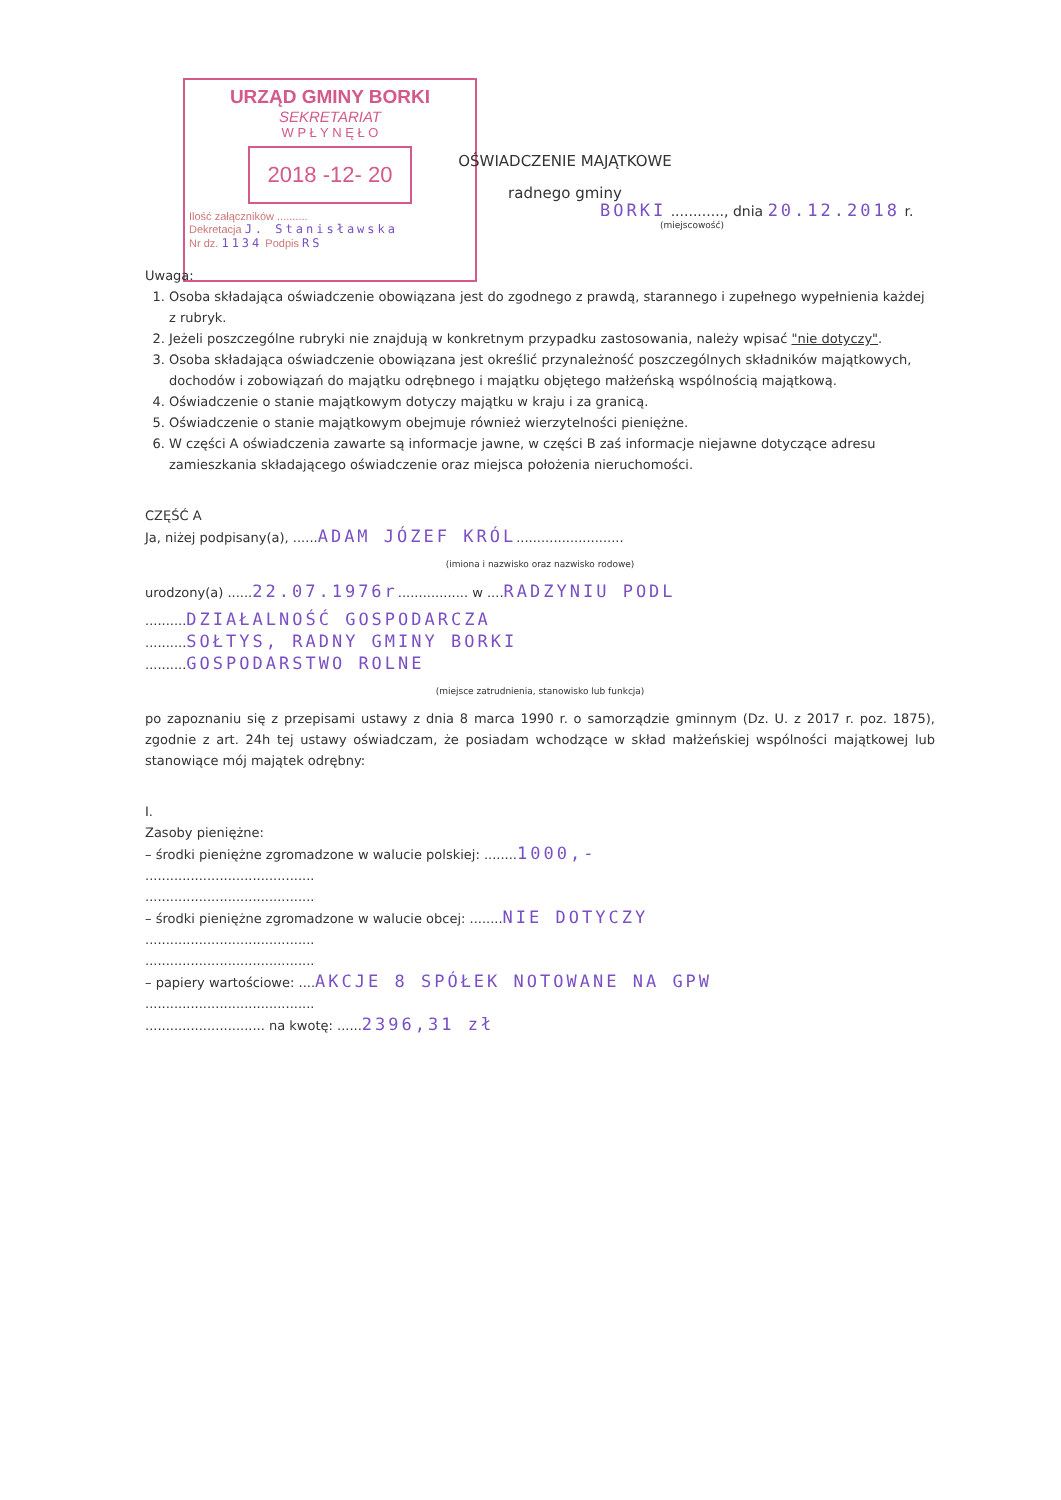URZĄD GMINY BORKI
SEKRETARIAT
W P Ł Y N Ę Ł O
2018 -12- 20
Ilość załączników ..........
Dekretacja J. Stanisławska
Nr dz. 1134 Podpis RS
OŚWIADCZENIE MAJĄTKOWE
radnego gminy
BORKI ............, dnia 20.12.2018 r.
(miejscowość)
Uwaga:
1. Osoba składająca oświadczenie obowiązana jest do zgodnego z prawdą, starannego i zupełnego wypełnienia każdej z rubryk.
2. Jeżeli poszczególne rubryki nie znajdują w konkretnym przypadku zastosowania, należy wpisać "nie dotyczy".
3. Osoba składająca oświadczenie obowiązana jest określić przynależność poszczególnych składników majątkowych, dochodów i zobowiązań do majątku odrębnego i majątku objętego małżeńską wspólnością majątkową.
4. Oświadczenie o stanie majątkowym dotyczy majątku w kraju i za granicą.
5. Oświadczenie o stanie majątkowym obejmuje również wierzytelności pieniężne.
6. W części A oświadczenia zawarte są informacje jawne, w części B zaś informacje niejawne dotyczące adresu zamieszkania składającego oświadczenie oraz miejsca położenia nieruchomości.
CZĘŚĆ A
Ja, niżej podpisany(a), ......ADAM JÓZEF KRÓL..........................
(imiona i nazwisko oraz nazwisko rodowe)
urodzony(a) ......22.07.1976r................. w ....RADZYNIU PODL
..........DZIAŁALNOŚĆ GOSPODARCZA
..........SOŁTYS, RADNY GMINY BORKI
..........GOSPODARSTWO ROLNE
(miejsce zatrudnienia, stanowisko lub funkcja)
po zapoznaniu się z przepisami ustawy z dnia 8 marca 1990 r. o samorządzie gminnym (Dz. U. z 2017 r. poz. 1875), zgodnie z art. 24h tej ustawy oświadczam, że posiadam wchodzące w skład małżeńskiej wspólności majątkowej lub stanowiące mój majątek odrębny:
I.
Zasoby pieniężne:
– środki pieniężne zgromadzone w walucie polskiej: ........1000,-
.........................................
.........................................
– środki pieniężne zgromadzone w walucie obcej: ........NIE DOTYCZY
.........................................
.........................................
– papiery wartościowe: ....AKCJE 8 SPÓŁEK NOTOWANE NA GPW
.........................................
............................. na kwotę: ......2396,31 zł